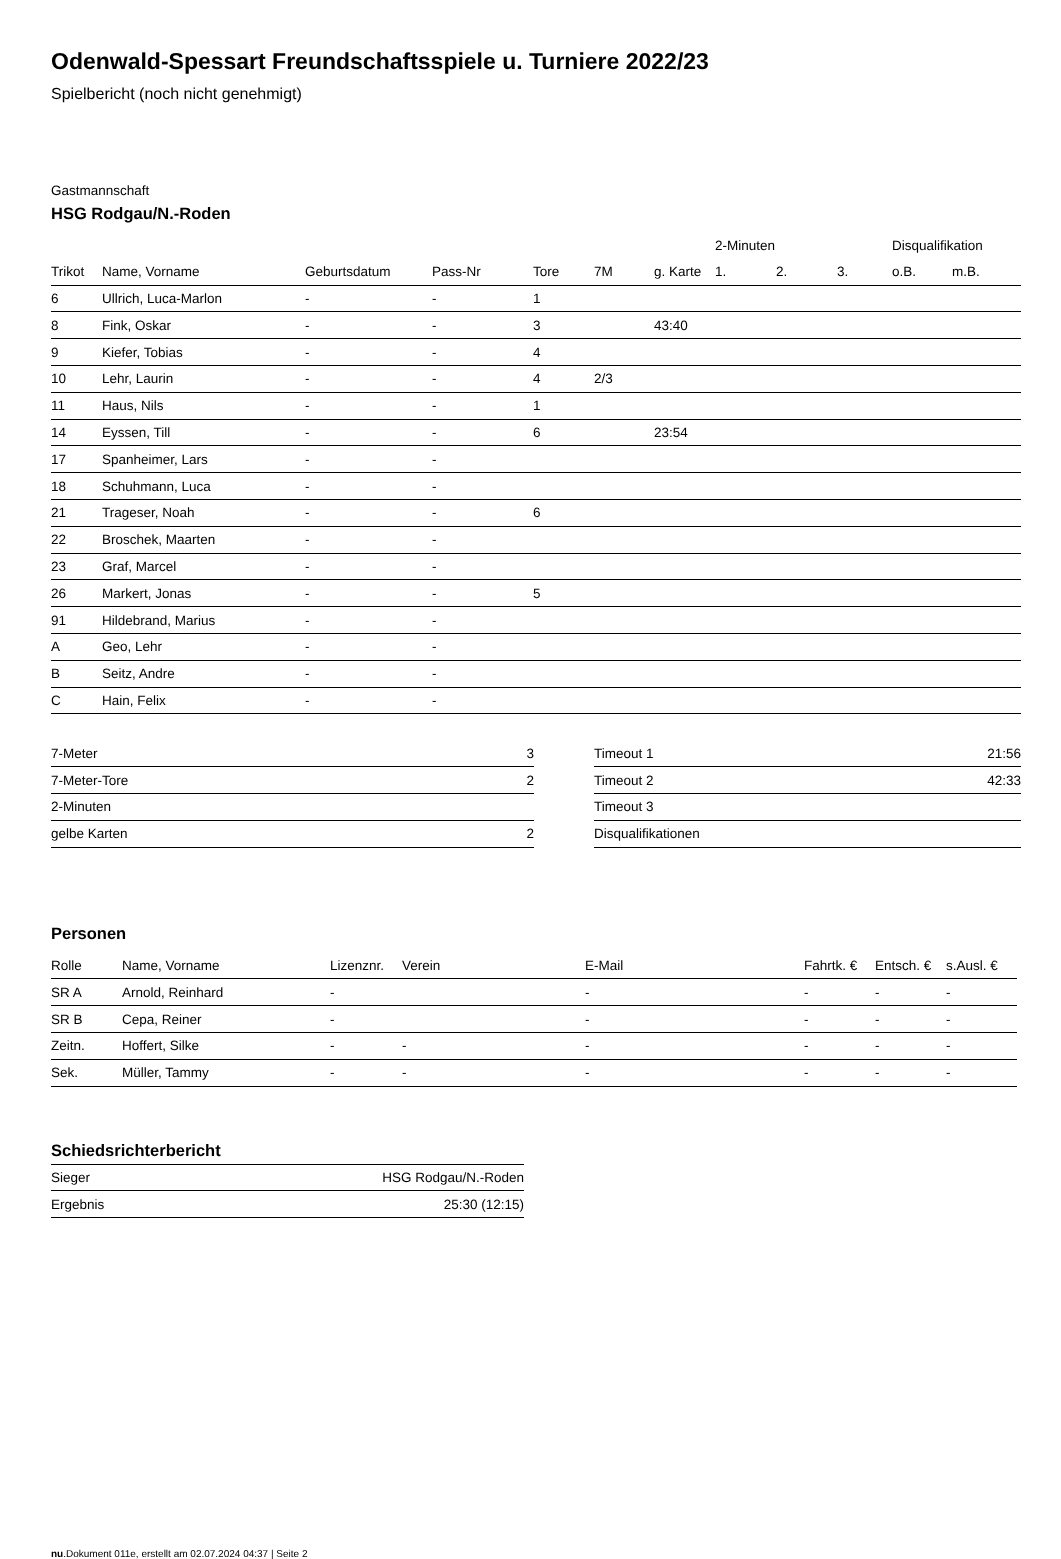Odenwald-Spessart Freundschaftsspiele u. Turniere 2022/23
Spielbericht (noch nicht genehmigt)
Gastmannschaft
HSG Rodgau/N.-Roden
| | | | | | | | 2-Minuten | | | Disqualifikation | |
| --- | --- | --- | --- | --- | --- | --- | --- | --- | --- | --- | --- |
| Trikot | Name, Vorname | Geburtsdatum | Pass-Nr | Tore | 7M | g. Karte | 1. | 2. | 3. | o.B. | m.B. |
| 6 | Ullrich, Luca-Marlon | - | - | 1 | | | | | | | |
| 8 | Fink, Oskar | - | - | 3 | | 43:40 | | | | | |
| 9 | Kiefer, Tobias | - | - | 4 | | | | | | | |
| 10 | Lehr, Laurin | - | - | 4 | 2/3 | | | | | | |
| 11 | Haus, Nils | - | - | 1 | | | | | | | |
| 14 | Eyssen, Till | - | - | 6 | | 23:54 | | | | | |
| 17 | Spanheimer, Lars | - | - | | | | | | | | |
| 18 | Schuhmann, Luca | - | - | | | | | | | | |
| 21 | Trageser, Noah | - | - | 6 | | | | | | | |
| 22 | Broschek, Maarten | - | - | | | | | | | | |
| 23 | Graf, Marcel | - | - | | | | | | | | |
| 26 | Markert, Jonas | - | - | 5 | | | | | | | |
| 91 | Hildebrand, Marius | - | - | | | | | | | | |
| A | Geo, Lehr | - | - | | | | | | | | |
| B | Seitz, Andre | - | - | | | | | | | | |
| C | Hain, Felix | - | - | | | | | | | | |
| 7-Meter | 3 |
| 7-Meter-Tore | 2 |
| 2-Minuten | |
| gelbe Karten | 2 |
| Timeout 1 | 21:56 |
| Timeout 2 | 42:33 |
| Timeout 3 | |
| Disqualifikationen | |
Personen
| Rolle | Name, Vorname | Lizenznr. | Verein | E-Mail | Fahrtk. € | Entsch. € | s.Ausl. € |
| --- | --- | --- | --- | --- | --- | --- | --- |
| SR A | Arnold, Reinhard | - | | - | - | - | - |
| SR B | Cepa, Reiner | - | | - | - | - | - |
| Zeitn. | Hoffert, Silke | - | - | - | - | - | - |
| Sek. | Müller, Tammy | - | - | - | - | - | - |
Schiedsrichterbericht
| Sieger | HSG Rodgau/N.-Roden |
| Ergebnis | 25:30 (12:15) |
nu.Dokument 011e, erstellt am 02.07.2024 04:37 | Seite 2